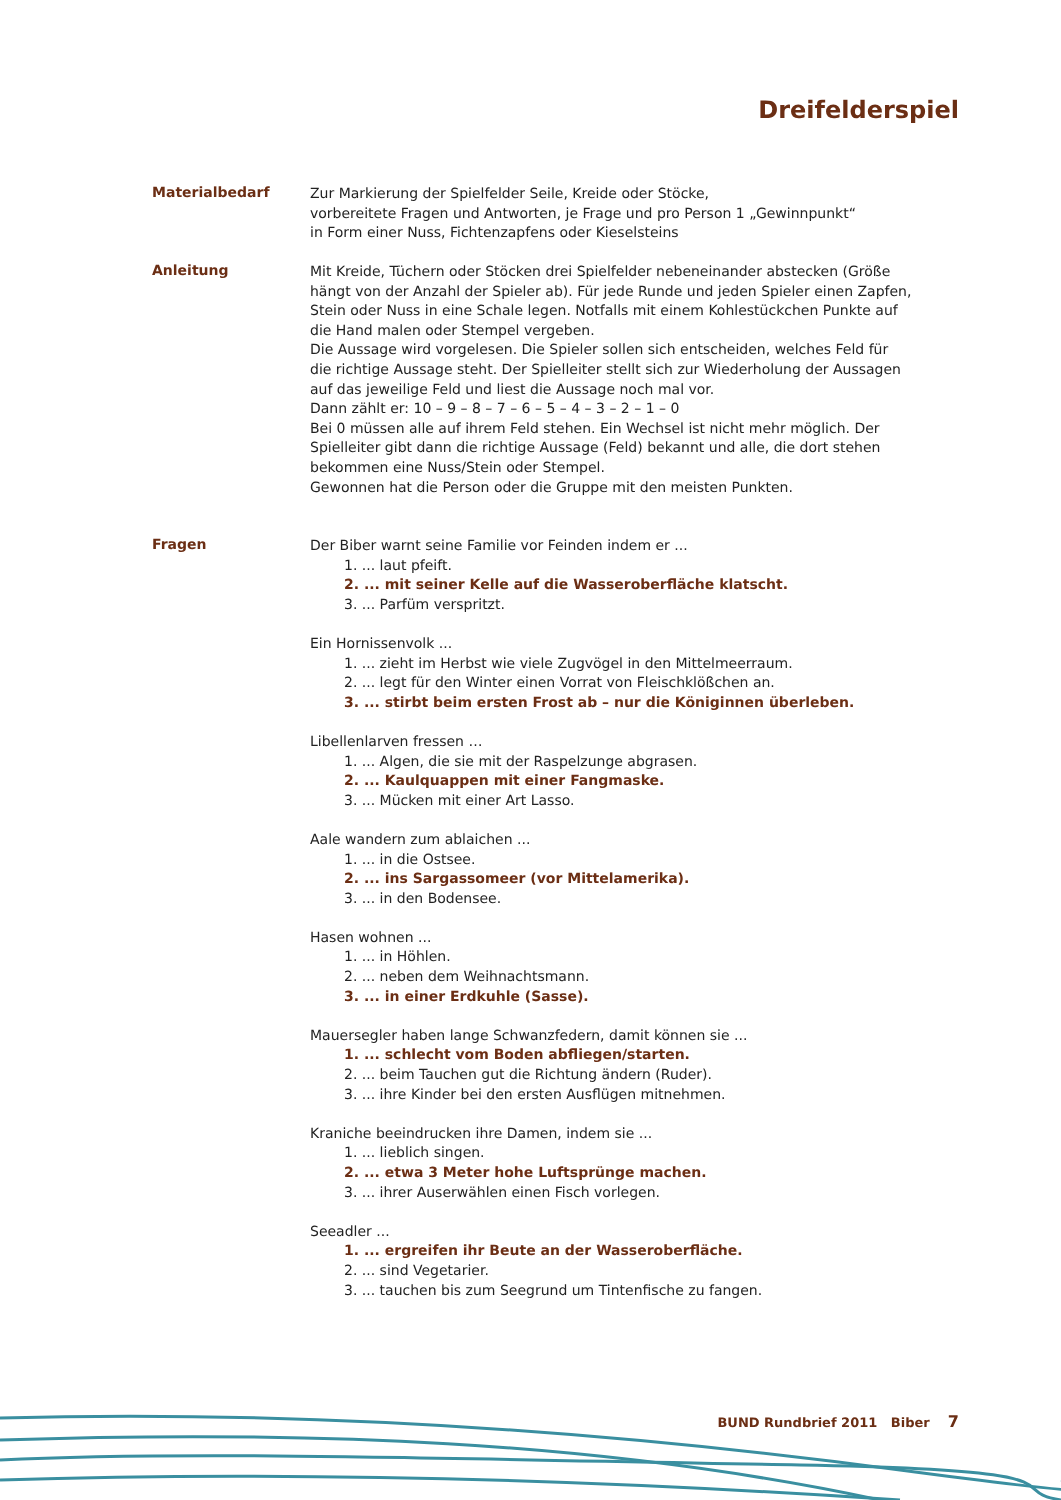Dreifelderspiel
Materialbedarf
Zur Markierung der Spielfelder Seile, Kreide oder Stöcke,
vorbereitete Fragen und Antworten, je Frage und pro Person 1 „Gewinnpunkt“
in Form einer Nuss, Fichtenzapfens oder Kieselsteins
Anleitung
Mit Kreide, Tüchern oder Stöcken drei Spielfelder nebeneinander abstecken (Größe hängt von der Anzahl der Spieler ab). Für jede Runde und jeden Spieler einen Zapfen, Stein oder Nuss in eine Schale legen. Notfalls mit einem Kohlestückchen Punkte auf die Hand malen oder Stempel vergeben.
Die Aussage wird vorgelesen. Die Spieler sollen sich entscheiden, welches Feld für die richtige Aussage steht. Der Spielleiter stellt sich zur Wiederholung der Aussagen auf das jeweilige Feld und liest die Aussage noch mal vor.
Dann zählt er: 10 – 9 – 8 – 7 – 6 – 5 – 4 – 3 – 2 – 1 – 0
Bei 0 müssen alle auf ihrem Feld stehen. Ein Wechsel ist nicht mehr möglich. Der Spielleiter gibt dann die richtige Aussage (Feld) bekannt und alle, die dort stehen bekommen eine Nuss/Stein oder Stempel.
Gewonnen hat die Person oder die Gruppe mit den meisten Punkten.
Fragen
Der Biber warnt seine Familie vor Feinden indem er ...
1. ... laut pfeift.
2. ... mit seiner Kelle auf die Wasseroberfläche klatscht.
3. ... Parfüm verspritzt.
Ein Hornissenvolk ...
1. ... zieht im Herbst wie viele Zugvögel in den Mittelmeerraum.
2. ... legt für den Winter einen Vorrat von Fleischklößchen an.
3. ... stirbt beim ersten Frost ab – nur die Königinnen überleben.
Libellenlarven fressen …
1. ... Algen, die sie mit der Raspelzunge abgrasen.
2. ... Kaulquappen mit einer Fangmaske.
3. ... Mücken mit einer Art Lasso.
Aale wandern zum ablaichen ...
1. ... in die Ostsee.
2. ... ins Sargassomeer (vor Mittelamerika).
3. ... in den Bodensee.
Hasen wohnen ...
1. ... in Höhlen.
2. ... neben dem Weihnachtsmann.
3. ... in einer Erdkuhle (Sasse).
Mauersegler haben lange Schwanzfedern, damit können sie ...
1. ... schlecht vom Boden abfliegen/starten.
2. ... beim Tauchen gut die Richtung ändern (Ruder).
3. ... ihre Kinder bei den ersten Ausflügen mitnehmen.
Kraniche beeindrucken ihre Damen, indem sie ...
1. ... lieblich singen.
2. ... etwa 3 Meter hohe Luftsprünge machen.
3. ... ihrer Auserwählen einen Fisch vorlegen.
Seeadler ...
1. ... ergreifen ihr Beute an der Wasseroberfläche.
2. ... sind Vegetarier.
3. ... tauchen bis zum Seegrund um Tintenfische zu fangen.
BUND Rundbrief 2011 Biber 7